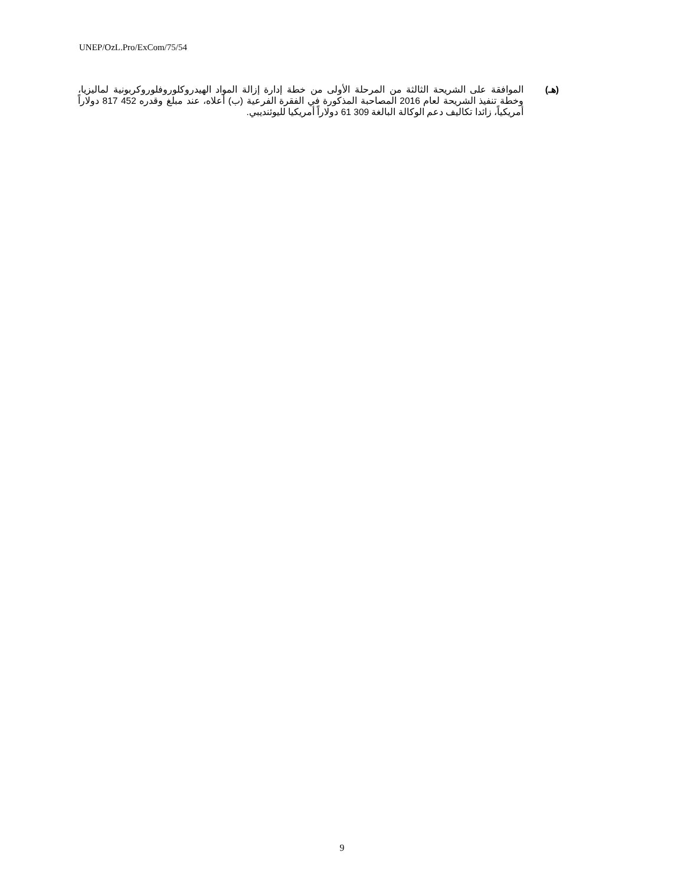UNEP/OzL.Pro/ExCom/75/54
(هـ) الموافقة على الشريحة الثالثة من المرحلة الأولى من خطة إدارة إزالة المواد الهيدروكلوروفلوروكربونية لماليزيا، وخطة تنفيذ الشريحة لعام 2016 المصاحبة المذكورة في الفقرة الفرعية (ب) أعلاه، عند مبلغ وقدره 452 817 دولاراً أمريكياً، زائدا تكاليف دعم الوكالة البالغة 309 61 دولاراً أمريكيا لليوئنديبي.
9